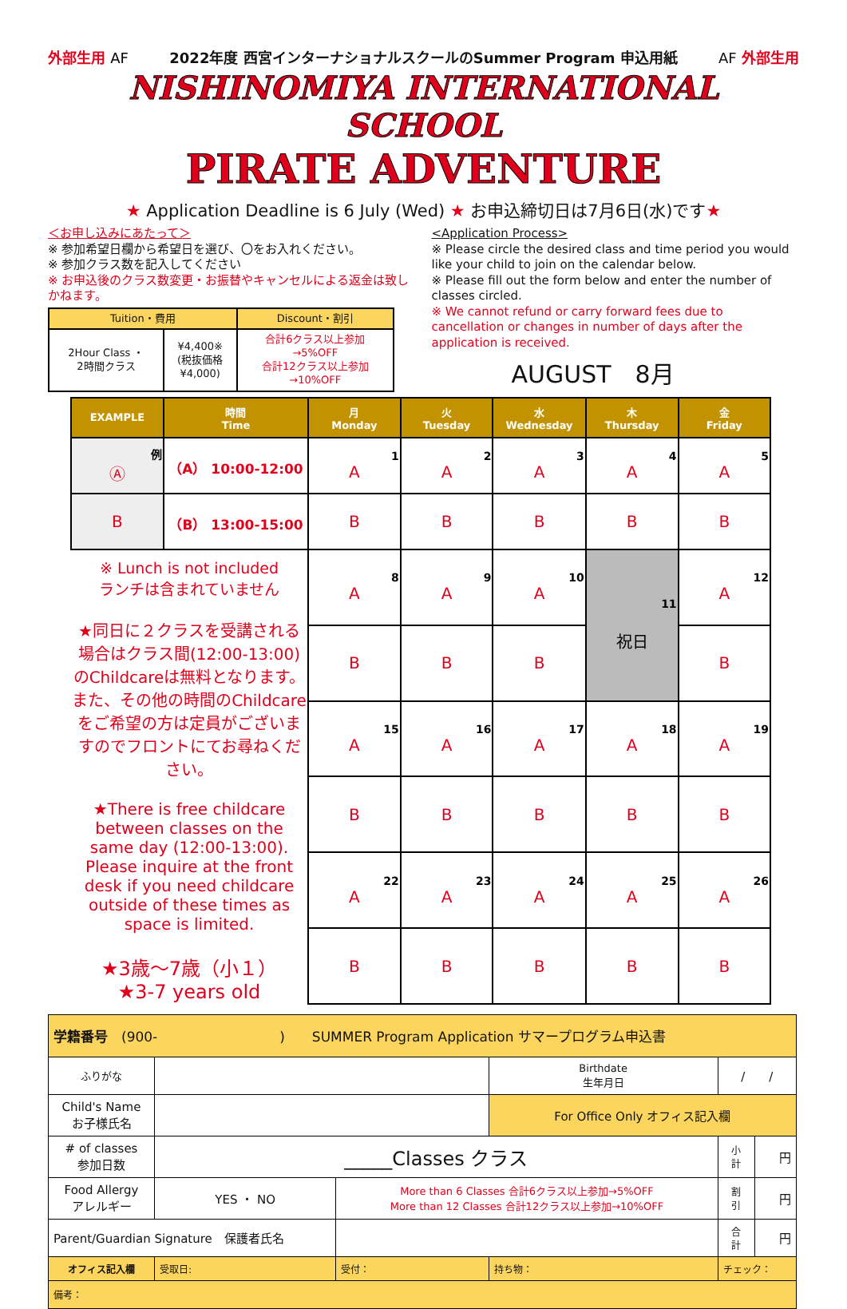外部生用 AF 2022年度 西宮インターナショナルスクールのSummer Program 申込用紙 AF 外部生用
NISHINOMIYA INTERNATIONAL SCHOOL
PIRATE ADVENTURE
★ Application Deadline is 6 July (Wed) ★ お申込締切日は7月6日(水)です★
＜お申し込みにあたって＞
※ 参加希望日欄から希望日を選び、〇をお入れください。
※ 参加クラス数を記入してください
※ お申込後のクラス数変更・お振替やキャンセルによる返金は致しかねます。
| Tuition・費用 | | Discount・割引 |
| 2Hour Class ・ 2時間クラス | ¥4,400※ (税抜価格 ¥4,000) | 合計6クラス以上参加 →5%OFF 合計12クラス以上参加 →10%OFF |
<Application Process>
※ Please circle the desired class and time period you would like your child to join on the calendar below.
※ Please fill out the form below and enter the number of classes circled.
※ We cannot refund or carry forward fees due to cancellation or changes in number of days after the application is received.
AUGUST　8月
| EXAMPLE | 時間 Time | 月 Monday | 火 Tuesday | 水 Wednesday | 木 Thursday | 金 Friday |
| --- | --- | --- | --- | --- | --- | --- |
| 例 Ⓐ | （A） 10:00-12:00 | 1 A | 2 A | 3 A | 4 A | 5 A |
| B | （B） 13:00-15:00 | B | B | B | B | B |
| ※ Lunch is not included ランチは含まれていません ★同日に２クラスを受講される場合はクラス間(12:00-13:00)のChildcareは無料となります。 また、その他の時間のChildcareをご希望の方は定員がございますのでフロントにてお尋ねください。 ★There is free childcare between classes on the same day (12:00-13:00). Please inquire at the front desk if you need childcare outside of these times as space is limited. ★3歳～7歳（小１） ★3-7 years old | | 8 A | 9 A | 10 A | 11 祝日 | 12 A |
| | | B | B | B | | B |
| | | 15 A | 16 A | 17 A | 18 A | 19 A |
| | | B | B | B | B | B |
| | | 22 A | 23 A | 24 A | 25 A | 26 A |
| | | B | B | B | B | B |
| 学籍番号 (900- ) SUMMER Program Application サマープログラム申込書 | | | | | |
| ふりがな | | | Birthdate 生年月日 | / / | |
| Child's Name お子様氏名 | | | For Office Only オフィス記入欄 | | |
| # of classes 参加日数 | _____Classes クラス | | | 小 計 | 円 |
| Food Allergy アレルギー | YES ・ NO | More than 6 Classes 合計6クラス以上参加→5%OFF More than 12 Classes 合計12クラス以上参加→10%OFF | | 割 引 | 円 |
| Parent/Guardian Signature 保護者氏名 | | | | 合 計 | 円 |
| オフィス記入欄 | 受取日: | 受付： | 持ち物： | チェック： | |
| 備考： | | | | | |